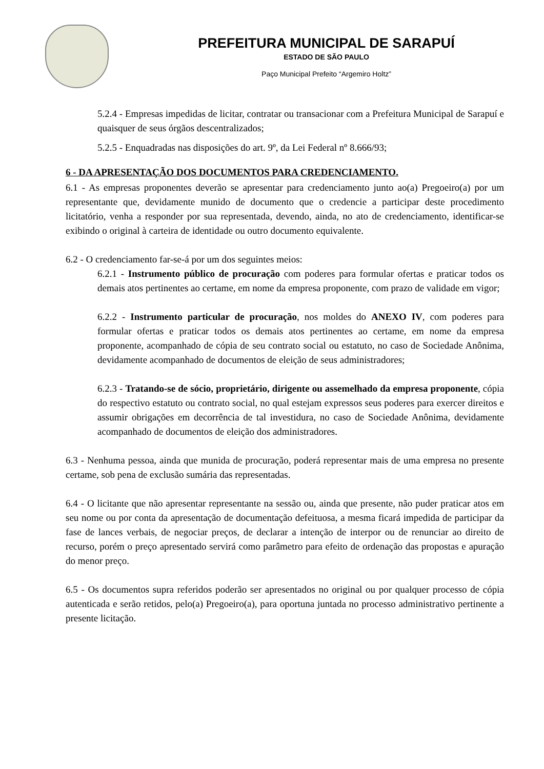PREFEITURA MUNICIPAL DE SARAPUÍ
ESTADO DE SÃO PAULO
Paço Municipal Prefeito “Argemiro Holtz”
5.2.4 - Empresas impedidas de licitar, contratar ou transacionar com a Prefeitura Municipal de Sarapuí e quaisquer de seus órgãos descentralizados;
5.2.5 - Enquadradas nas disposições do art. 9º, da Lei Federal nº 8.666/93;
6 - DA APRESENTAÇÃO DOS DOCUMENTOS PARA CREDENCIAMENTO.
6.1 - As empresas proponentes deverão se apresentar para credenciamento junto ao(a) Pregoeiro(a) por um representante que, devidamente munido de documento que o credencie a participar deste procedimento licitatório, venha a responder por sua representada, devendo, ainda, no ato de credenciamento, identificar-se exibindo o original à carteira de identidade ou outro documento equivalente.
6.2 - O credenciamento far-se-á por um dos seguintes meios:
6.2.1 - Instrumento público de procuração com poderes para formular ofertas e praticar todos os demais atos pertinentes ao certame, em nome da empresa proponente, com prazo de validade em vigor;
6.2.2 - Instrumento particular de procuração, nos moldes do ANEXO IV, com poderes para formular ofertas e praticar todos os demais atos pertinentes ao certame, em nome da empresa proponente, acompanhado de cópia de seu contrato social ou estatuto, no caso de Sociedade Anônima, devidamente acompanhado de documentos de eleição de seus administradores;
6.2.3 - Tratando-se de sócio, proprietário, dirigente ou assemelhado da empresa proponente, cópia do respectivo estatuto ou contrato social, no qual estejam expressos seus poderes para exercer direitos e assumir obrigações em decorrência de tal investidura, no caso de Sociedade Anônima, devidamente acompanhado de documentos de eleição dos administradores.
6.3 - Nenhuma pessoa, ainda que munida de procuração, poderá representar mais de uma empresa no presente certame, sob pena de exclusão sumária das representadas.
6.4 - O licitante que não apresentar representante na sessão ou, ainda que presente, não puder praticar atos em seu nome ou por conta da apresentação de documentação defeituosa, a mesma ficará impedida de participar da fase de lances verbais, de negociar preços, de declarar a intenção de interpor ou de renunciar ao direito de recurso, porém o preço apresentado servirá como parâmetro para efeito de ordenação das propostas e apuração do menor preço.
6.5 - Os documentos supra referidos poderão ser apresentados no original ou por qualquer processo de cópia autenticada e serão retidos, pelo(a) Pregoeiro(a), para oportuna juntada no processo administrativo pertinente a presente licitação.